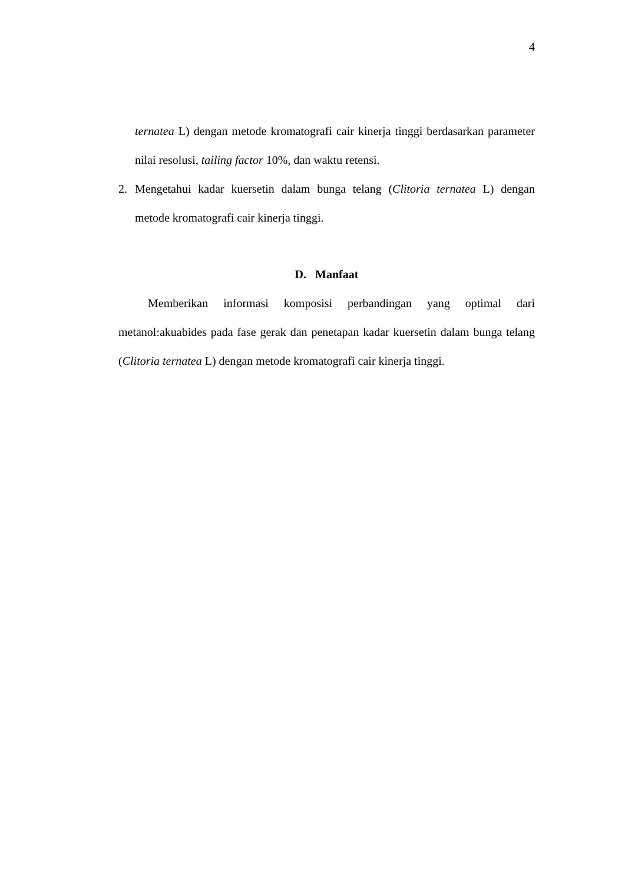4
ternatea L) dengan metode kromatografi cair kinerja tinggi berdasarkan parameter nilai resolusi, tailing factor 10%, dan waktu retensi.
2. Mengetahui kadar kuersetin dalam bunga telang (Clitoria ternatea L) dengan metode kromatografi cair kinerja tinggi.
D. Manfaat
Memberikan informasi komposisi perbandingan yang optimal dari metanol:akuabides pada fase gerak dan penetapan kadar kuersetin dalam bunga telang (Clitoria ternatea L) dengan metode kromatografi cair kinerja tinggi.